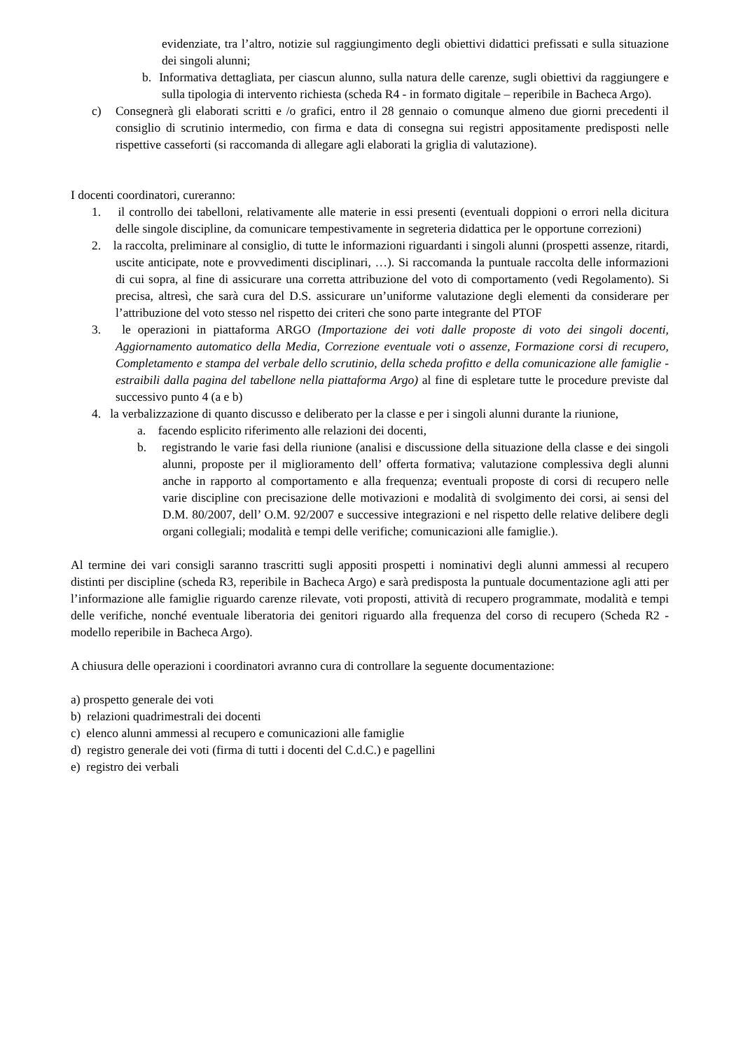evidenziate, tra l’altro, notizie sul raggiungimento degli obiettivi didattici prefissati e sulla situazione dei singoli alunni;
b. Informativa dettagliata, per ciascun alunno, sulla natura delle carenze, sugli obiettivi da raggiungere e sulla tipologia di intervento richiesta (scheda R4 - in formato digitale – reperibile in Bacheca Argo).
c) Consegnerà gli elaborati scritti e /o grafici, entro il 28 gennaio o comunque almeno due giorni precedenti il consiglio di scrutinio intermedio, con firma e data di consegna sui registri appositamente predisposti nelle rispettive casseforti (si raccomanda di allegare agli elaborati la griglia di valutazione).
I docenti coordinatori, cureranno:
1. il controllo dei tabelloni, relativamente alle materie in essi presenti (eventuali doppioni o errori nella dicitura delle singole discipline, da comunicare tempestivamente in segreteria didattica per le opportune correzioni)
2. la raccolta, preliminare al consiglio, di tutte le informazioni riguardanti i singoli alunni (prospetti assenze, ritardi, uscite anticipate, note e provvedimenti disciplinari, …). Si raccomanda la puntuale raccolta delle informazioni di cui sopra, al fine di assicurare una corretta attribuzione del voto di comportamento (vedi Regolamento). Si precisa, altresì, che sarà cura del D.S. assicurare un’uniforme valutazione degli elementi da considerare per l’attribuzione del voto stesso nel rispetto dei criteri che sono parte integrante del PTOF
3. le operazioni in piattaforma ARGO (Importazione dei voti dalle proposte di voto dei singoli docenti, Aggiornamento automatico della Media, Correzione eventuale voti o assenze, Formazione corsi di recupero, Completamento e stampa del verbale dello scrutinio, della scheda profitto e della comunicazione alle famiglie - estraibili dalla pagina del tabellone nella piattaforma Argo) al fine di espletare tutte le procedure previste dal successivo punto 4 (a e b)
4. la verbalizzazione di quanto discusso e deliberato per la classe e per i singoli alunni durante la riunione,
a. facendo esplicito riferimento alle relazioni dei docenti,
b. registrando le varie fasi della riunione (analisi e discussione della situazione della classe e dei singoli alunni, proposte per il miglioramento dell’ offerta formativa; valutazione complessiva degli alunni anche in rapporto al comportamento e alla frequenza; eventuali proposte di corsi di recupero nelle varie discipline con precisazione delle motivazioni e modalità di svolgimento dei corsi, ai sensi del D.M. 80/2007, dell’ O.M. 92/2007 e successive integrazioni e nel rispetto delle relative delibere degli organi collegiali; modalità e tempi delle verifiche; comunicazioni alle famiglie.).
Al termine dei vari consigli saranno trascritti sugli appositi prospetti i nominativi degli alunni ammessi al recupero distinti per discipline (scheda R3, reperibile in Bacheca Argo) e sarà predisposta la puntuale documentazione agli atti per l’informazione alle famiglie riguardo carenze rilevate, voti proposti, attività di recupero programmate, modalità e tempi delle verifiche, nonché eventuale liberatoria dei genitori riguardo alla frequenza del corso di recupero (Scheda R2 - modello reperibile in Bacheca Argo).
A chiusura delle operazioni i coordinatori avranno cura di controllare la seguente documentazione:
a) prospetto generale dei voti
b) relazioni quadrimestrali dei docenti
c) elenco alunni ammessi al recupero e comunicazioni alle famiglie
d) registro generale dei voti (firma di tutti i docenti del C.d.C.) e pagellini
e) registro dei verbali